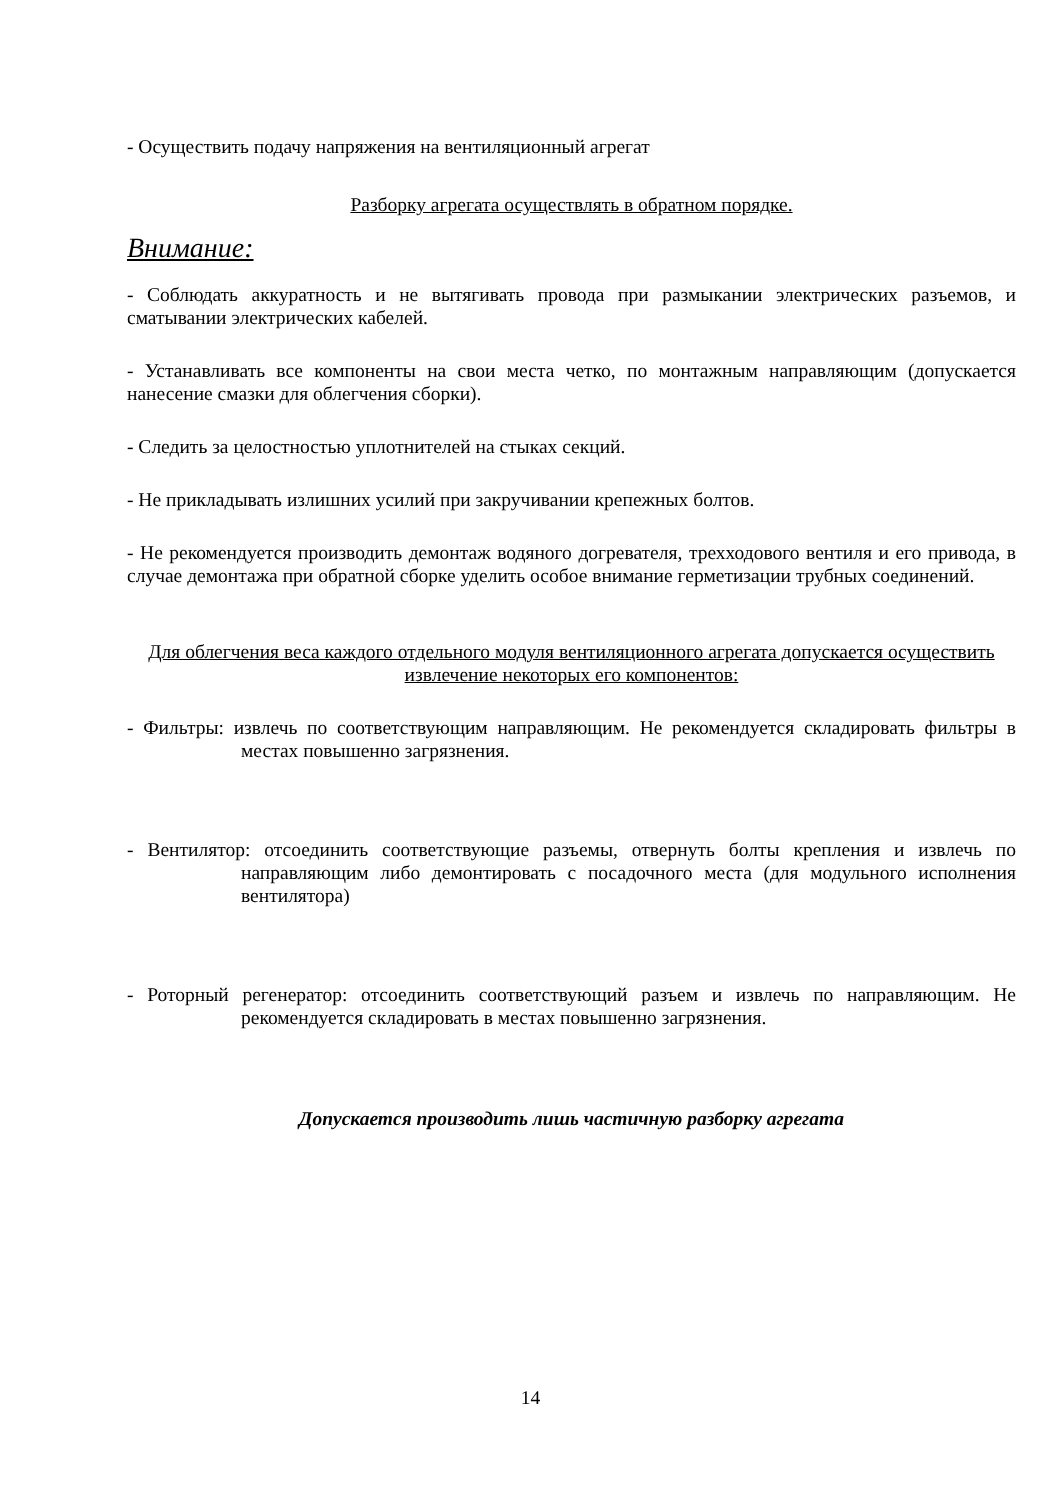- Осуществить подачу напряжения на вентиляционный агрегат
Разборку агрегата осуществлять в обратном порядке.
Внимание:
- Соблюдать аккуратность и не вытягивать провода при размыкании электрических разъемов, и сматывании электрических кабелей.
- Устанавливать все компоненты на свои места четко, по монтажным направляющим (допускается нанесение смазки для облегчения сборки).
- Следить за целостностью уплотнителей на стыках секций.
- Не прикладывать излишних усилий при закручивании крепежных болтов.
- Не рекомендуется производить демонтаж водяного догревателя, трехходового вентиля и его привода, в случае демонтажа при обратной сборке уделить особое внимание герметизации трубных соединений.
Для облегчения веса каждого отдельного модуля вентиляционного агрегата допускается осуществить извлечение некоторых его компонентов:
- Фильтры: извлечь по соответствующим направляющим. Не рекомендуется складировать фильтры в местах повышенно загрязнения.
- Вентилятор: отсоединить соответствующие разъемы, отвернуть болты крепления и извлечь по направляющим либо демонтировать с посадочного места (для модульного исполнения вентилятора)
- Роторный регенератор: отсоединить соответствующий разъем и извлечь по направляющим. Не рекомендуется складировать в местах повышенно загрязнения.
Допускается производить лишь частичную разборку агрегата
14